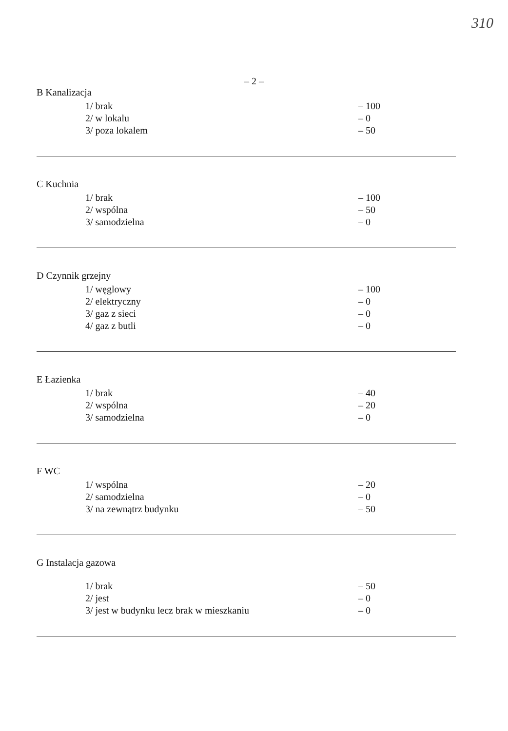310
– 2 –
B Kanalizacja
| 1/ brak | – 100 |
| 2/ w lokalu | – 0 |
| 3/ poza lokalem | – 50 |
C Kuchnia
| 1/ brak | – 100 |
| 2/ wspólna | – 50 |
| 3/ samodzielna | – 0 |
D Czynnik grzejny
| 1/ węglowy | – 100 |
| 2/ elektryczny | – 0 |
| 3/ gaz z sieci | – 0 |
| 4/ gaz z butli | – 0 |
E Łazienka
| 1/ brak | – 40 |
| 2/ wspólna | – 20 |
| 3/ samodzielna | – 0 |
F WC
| 1/ wspólna | – 20 |
| 2/ samodzielna | – 0 |
| 3/ na zewnątrz budynku | – 50 |
G Instalacja gazowa
| 1/ brak | – 50 |
| 2/ jest | – 0 |
| 3/ jest w budynku lecz brak w mieszkaniu | – 0 |